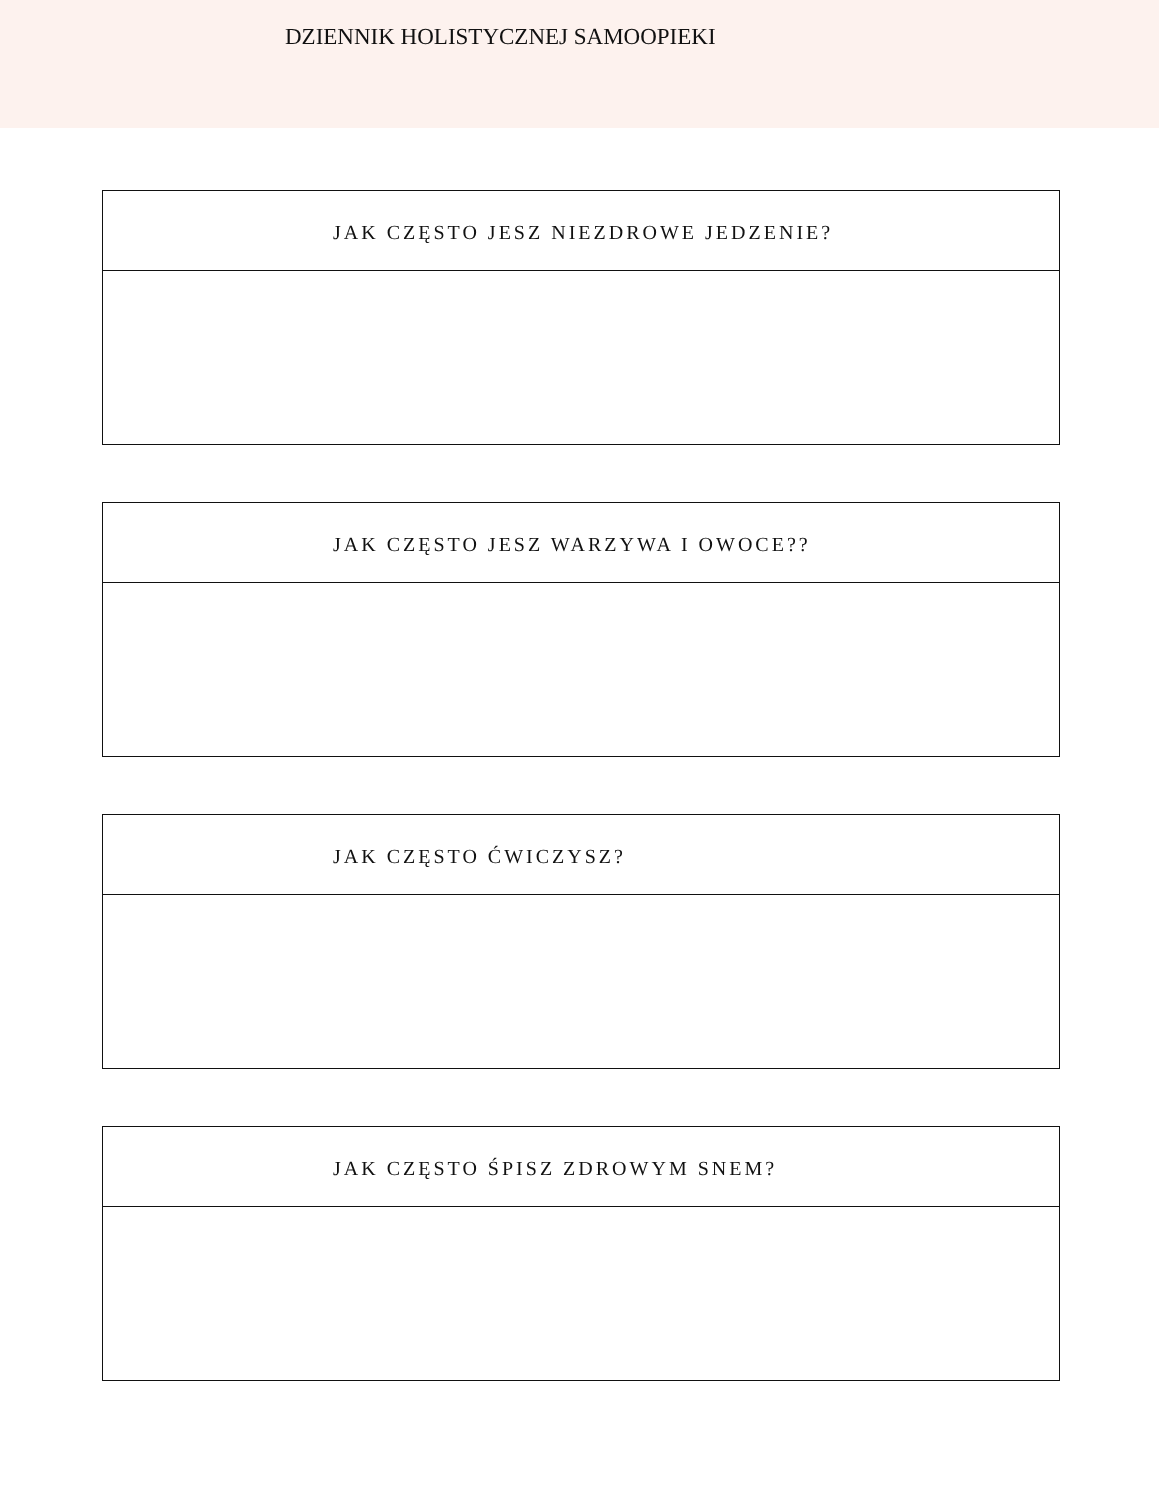DZIENNIK HOLISTYCZNEJ SAMOOPIEKI
JAK CZĘSTO JESZ NIEZDROWE JEDZENIE?
JAK CZĘSTO JESZ WARZYWA I OWOCE??
JAK CZĘSTO ĆWICZYSZ?
JAK CZĘSTO ŚPISZ ZDROWYM SNEM?